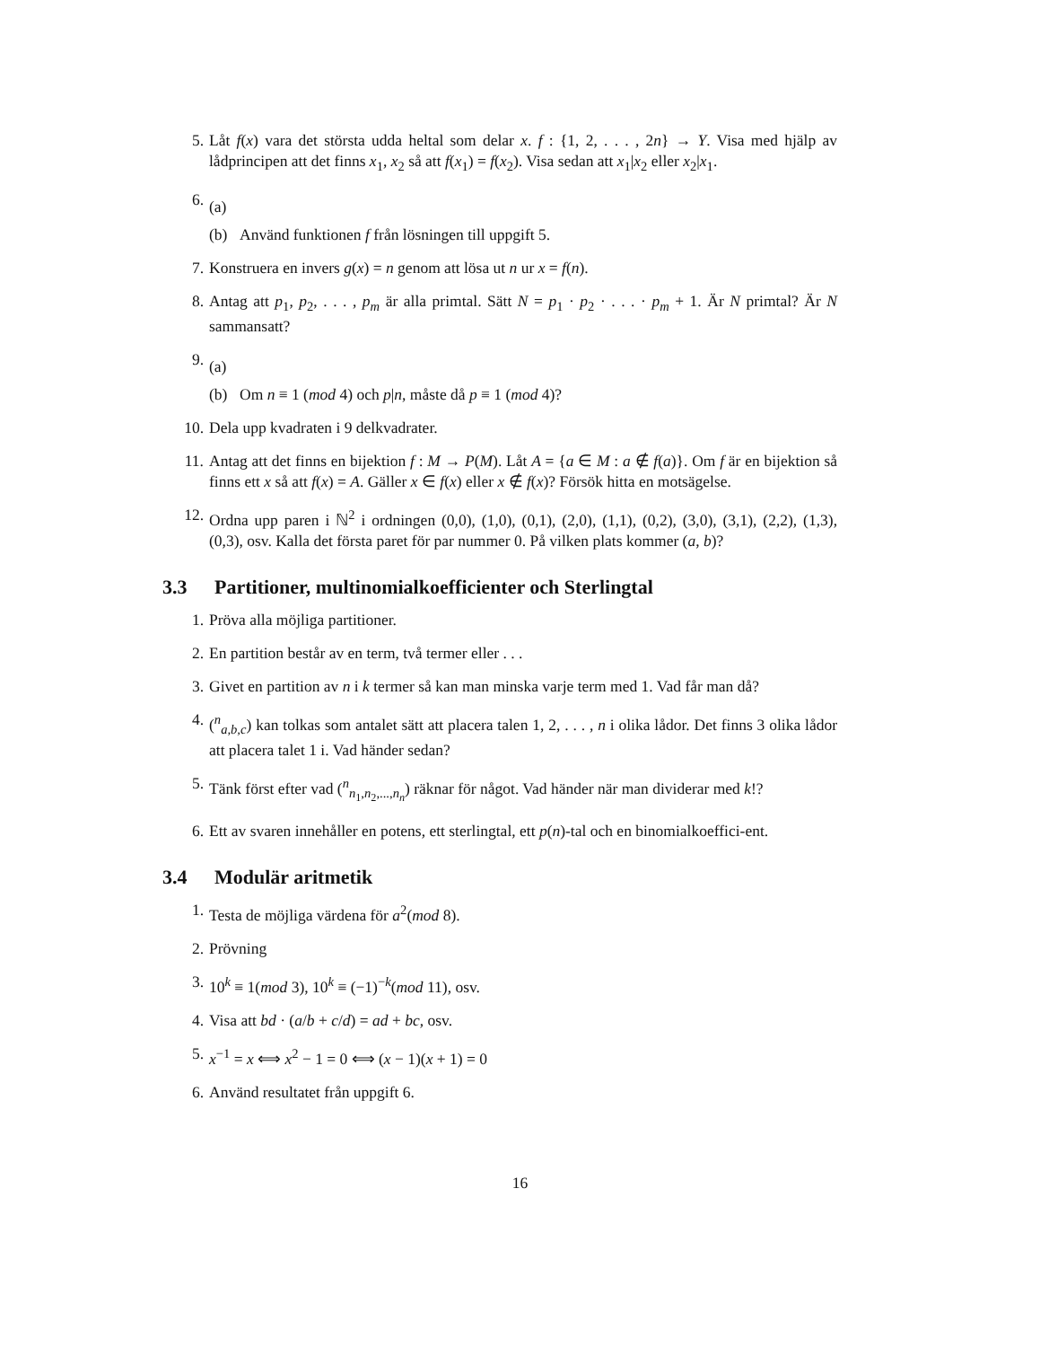5. Låt f(x) vara det största udda heltal som delar x. f : {1, 2, . . . , 2n} → Y. Visa med hjälp av lådprincipen att det finns x<sub>1</sub>, x<sub>2</sub> så att f(x<sub>1</sub>) = f(x<sub>2</sub>). Visa sedan att x<sub>1</sub>|x<sub>2</sub> eller x<sub>2</sub>|x<sub>1</sub>.
6.
(a)
(b) Använd funktionen f från lösningen till uppgift 5.
7. Konstruera en invers g(x) = n genom att lösa ut n ur x = f(n).
8. Antag att p<sub>1</sub>, p<sub>2</sub>, . . . , p<sub>m</sub> är alla primtal. Sätt N = p<sub>1</sub> · p<sub>2</sub> · . . . · p<sub>m</sub> + 1. Är N primtal? Är N sammansatt?
9.
(a)
(b) Om n ≡ 1 (mod 4) och p|n, måste då p ≡ 1 (mod 4)?
10. Dela upp kvadraten i 9 delkvadrater.
11. Antag att det finns en bijektion f : M → P(M). Låt A = {a ∈ M : a ∉ f(a)}. Om f är en bijektion så finns ett x så att f(x) = A. Gäller x ∈ f(x) eller x ∉ f(x)? Försök hitta en motsägelse.
12. Ordna upp paren i ℕ<sup>2</sup> i ordningen (0,0), (1,0), (0,1), (2,0), (1,1), (0,2), (3,0), (3,1), (2,2), (1,3), (0,3), osv. Kalla det första paret för par nummer 0. På vilken plats kommer (a, b)?
3.3 Partitioner, multinomialkoefficienter och Sterlingtal
1. Pröva alla möjliga partitioner.
2. En partition består av en term, två termer eller . . .
3. Givet en partition av n i k termer så kan man minska varje term med 1. Vad får man då?
4. (<sup>n</sup><sub>a,b,c</sub>) kan tolkas som antalet sätt att placera talen 1, 2, . . . , n i olika lådor. Det finns 3 olika lådor att placera talet 1 i. Vad händer sedan?
5. Tänk först efter vad (<sup>n</sup><sub>n<sub>1</sub>,n<sub>2</sub>,...,n<sub>n</sub></sub>) räknar för något. Vad händer när man dividerar med k!?
6. Ett av svaren innehåller en potens, ett sterlingtal, ett p(n)-tal och en binomialkoeffici-ent.
3.4 Modulär aritmetik
1. Testa de möjliga värdena för a<sup>2</sup>(mod 8).
2. Prövning
3. 10<sup>k</sup> ≡ 1(mod 3), 10<sup>k</sup> ≡ (−1)<sup>−k</sup>(mod 11), osv.
4. Visa att bd · (a/b + c/d) = ad + bc, osv.
5. x<sup>−1</sup> = x ⟺ x<sup>2</sup> − 1 = 0 ⟺ (x − 1)(x + 1) = 0
6. Använd resultatet från uppgift 6.
16